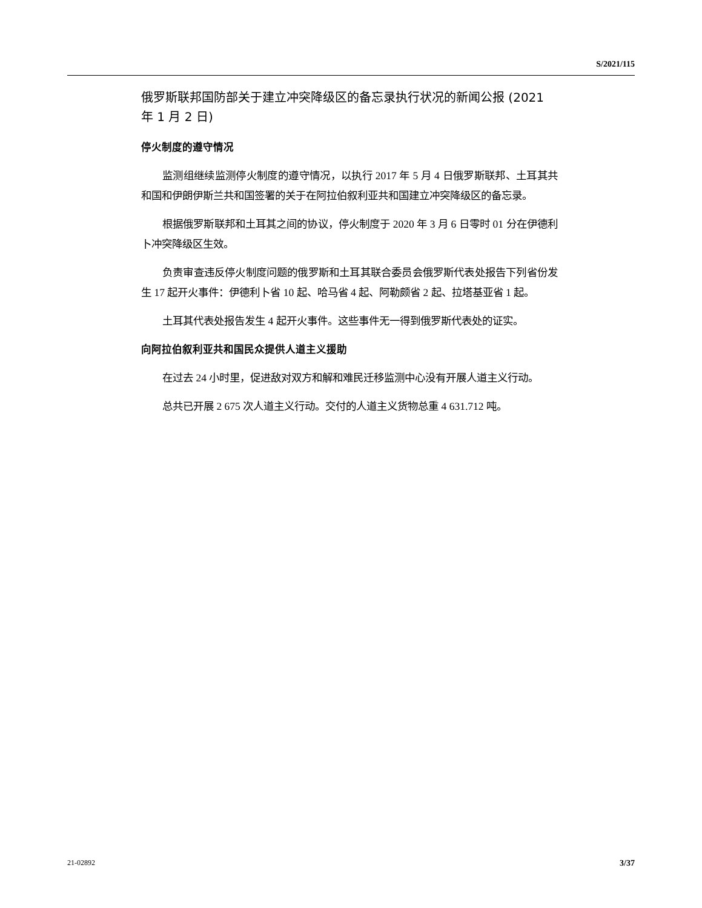S/2021/115
俄罗斯联邦国防部关于建立冲突降级区的备忘录执行状况的新闻公报 (2021 年 1 月 2 日)
停火制度的遵守情况
监测组继续监测停火制度的遵守情况，以执行 2017 年 5 月 4 日俄罗斯联邦、土耳其共和国和伊朗伊斯兰共和国签署的关于在阿拉伯叙利亚共和国建立冲突降级区的备忘录。
根据俄罗斯联邦和土耳其之间的协议，停火制度于 2020 年 3 月 6 日零时 01 分在伊德利卜冲突降级区生效。
负责审查违反停火制度问题的俄罗斯和土耳其联合委员会俄罗斯代表处报告下列省份发生 17 起开火事件：伊德利卜省 10 起、哈马省 4 起、阿勒颇省 2 起、拉塔基亚省 1 起。
土耳其代表处报告发生 4 起开火事件。这些事件无一得到俄罗斯代表处的证实。
向阿拉伯叙利亚共和国民众提供人道主义援助
在过去 24 小时里，促进敌对双方和解和难民迁移监测中心没有开展人道主义行动。
总共已开展 2 675 次人道主义行动。交付的人道主义货物总重 4 631.712 吨。
21-02892 3/37